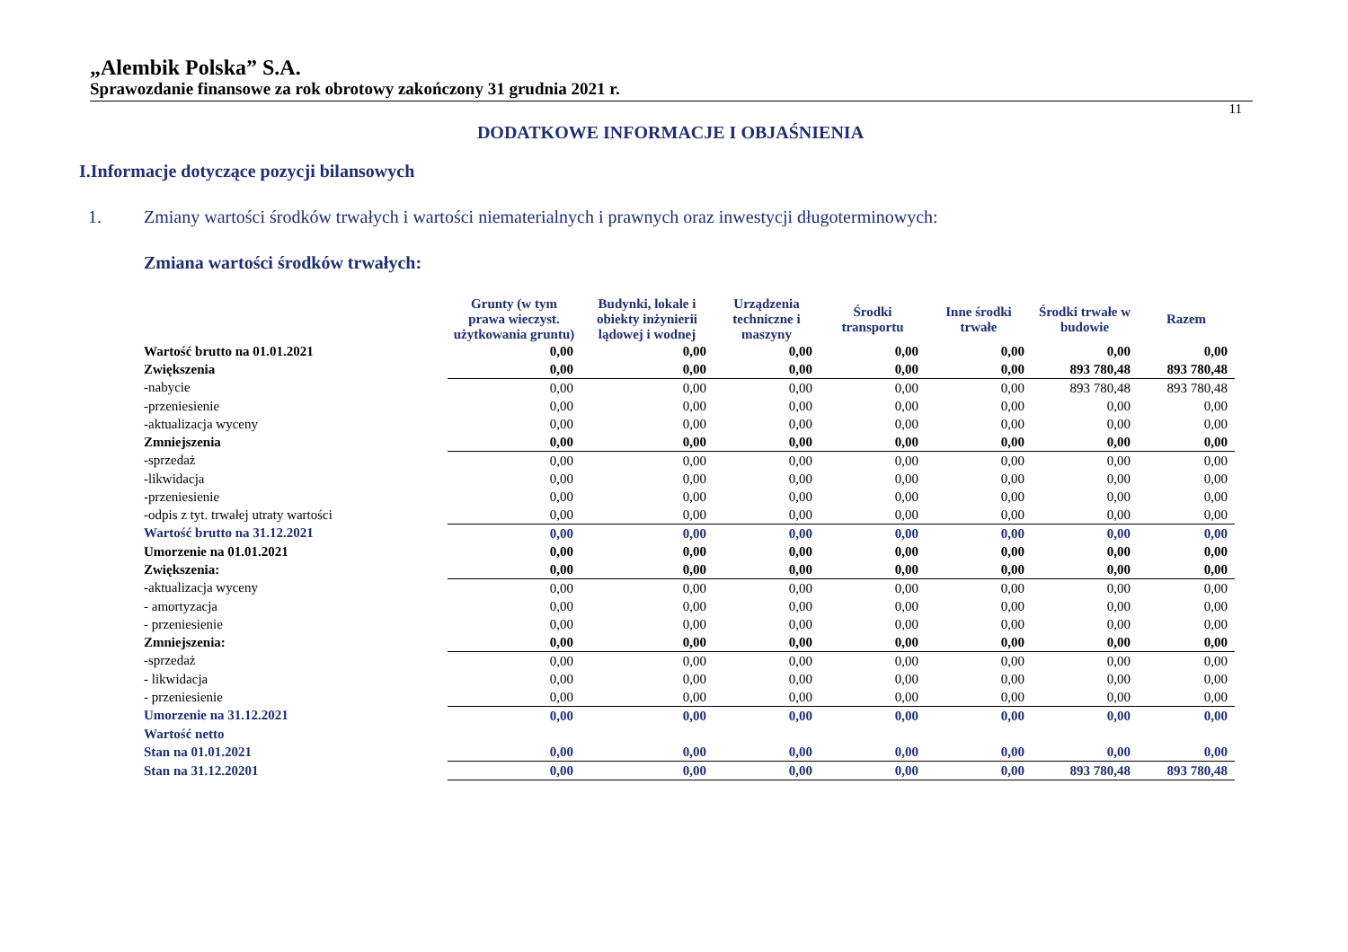„Alembik Polska” S.A.
Sprawozdanie finansowe za rok obrotowy zakończony 31 grudnia 2021 r.
11
DODATKOWE INFORMACJE I OBJAŚNIENIA
I.Informacje dotyczące pozycji bilansowych
1. Zmiany wartości środków trwałych i wartości niematerialnych i prawnych oraz inwestycji długoterminowych:
Zmiana wartości środków trwałych:
| | Grunty (w tym prawa wieczyst. użytkowania gruntu) | Budynki, lokale i obiekty inżynierii lądowej i wodnej | Urządzenia techniczne i maszyny | Środki transportu | Inne środki trwałe | Środki trwałe w budowie | Razem |
| --- | --- | --- | --- | --- | --- | --- | --- |
| Wartość brutto na 01.01.2021 | 0,00 | 0,00 | 0,00 | 0,00 | 0,00 | 0,00 | 0,00 |
| Zwiększenia | 0,00 | 0,00 | 0,00 | 0,00 | 0,00 | 893 780,48 | 893 780,48 |
| -nabycie | 0,00 | 0,00 | 0,00 | 0,00 | 0,00 | 893 780,48 | 893 780,48 |
| -przeniesienie | 0,00 | 0,00 | 0,00 | 0,00 | 0,00 | 0,00 | 0,00 |
| -aktualizacja wyceny | 0,00 | 0,00 | 0,00 | 0,00 | 0,00 | 0,00 | 0,00 |
| Zmniejszenia | 0,00 | 0,00 | 0,00 | 0,00 | 0,00 | 0,00 | 0,00 |
| -sprzedaż | 0,00 | 0,00 | 0,00 | 0,00 | 0,00 | 0,00 | 0,00 |
| -likwidacja | 0,00 | 0,00 | 0,00 | 0,00 | 0,00 | 0,00 | 0,00 |
| -przeniesienie | 0,00 | 0,00 | 0,00 | 0,00 | 0,00 | 0,00 | 0,00 |
| -odpis z tyt. trwałej utraty wartości | 0,00 | 0,00 | 0,00 | 0,00 | 0,00 | 0,00 | 0,00 |
| Wartość brutto na 31.12.2021 | 0,00 | 0,00 | 0,00 | 0,00 | 0,00 | 0,00 | 0,00 |
| Umorzenie na 01.01.2021 | 0,00 | 0,00 | 0,00 | 0,00 | 0,00 | 0,00 | 0,00 |
| Zwiększenia: | 0,00 | 0,00 | 0,00 | 0,00 | 0,00 | 0,00 | 0,00 |
| -aktualizacja wyceny | 0,00 | 0,00 | 0,00 | 0,00 | 0,00 | 0,00 | 0,00 |
| - amortyzacja | 0,00 | 0,00 | 0,00 | 0,00 | 0,00 | 0,00 | 0,00 |
| - przeniesienie | 0,00 | 0,00 | 0,00 | 0,00 | 0,00 | 0,00 | 0,00 |
| Zmniejszenia: | 0,00 | 0,00 | 0,00 | 0,00 | 0,00 | 0,00 | 0,00 |
| -sprzedaż | 0,00 | 0,00 | 0,00 | 0,00 | 0,00 | 0,00 | 0,00 |
| - likwidacja | 0,00 | 0,00 | 0,00 | 0,00 | 0,00 | 0,00 | 0,00 |
| - przeniesienie | 0,00 | 0,00 | 0,00 | 0,00 | 0,00 | 0,00 | 0,00 |
| Umorzenie na 31.12.2021 | 0,00 | 0,00 | 0,00 | 0,00 | 0,00 | 0,00 | 0,00 |
| Wartość netto | | | | | | | |
| Stan na 01.01.2021 | 0,00 | 0,00 | 0,00 | 0,00 | 0,00 | 0,00 | 0,00 |
| Stan na 31.12.20201 | 0,00 | 0,00 | 0,00 | 0,00 | 0,00 | 893 780,48 | 893 780,48 |